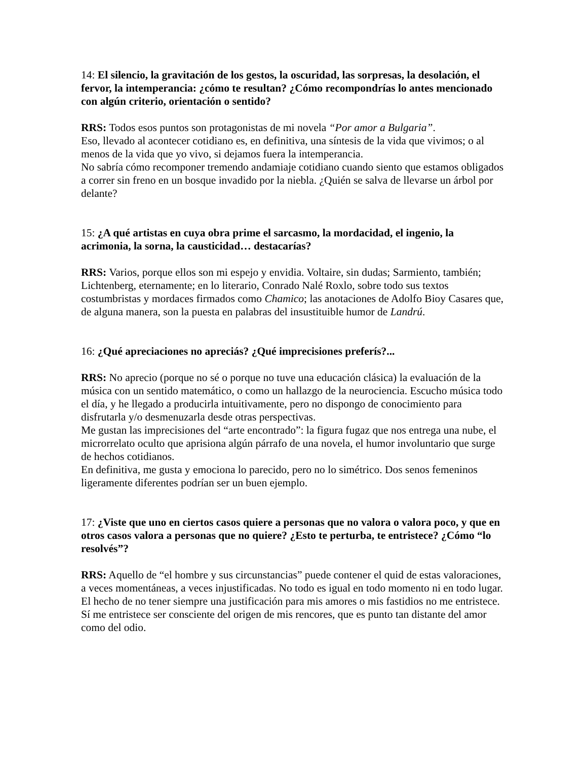14: El silencio, la gravitación de los gestos, la oscuridad, las sorpresas, la desolación, el fervor, la intemperancia: ¿cómo te resultan? ¿Cómo recompondrías lo antes mencionado con algún criterio, orientación o sentido?
RRS: Todos esos puntos son protagonistas de mi novela “Por amor a Bulgaria”.
Eso, llevado al acontecer cotidiano es, en definitiva, una síntesis de la vida que vivimos; o al menos de la vida que yo vivo, si dejamos fuera la intemperancia.
No sabría cómo recomponer tremendo andamiaje cotidiano cuando siento que estamos obligados a correr sin freno en un bosque invadido por la niebla. ¿Quién se salva de llevarse un árbol por delante?
15: ¿A qué artistas en cuya obra prime el sarcasmo, la mordacidad, el ingenio, la acrimonia, la sorna, la causticidad… destacarías?
RRS: Varios, porque ellos son mi espejo y envidia. Voltaire, sin dudas; Sarmiento, también; Lichtenberg, eternamente; en lo literario, Conrado Nalé Roxlo, sobre todo sus textos costumbristas y mordaces firmados como Chamico; las anotaciones de Adolfo Bioy Casares que, de alguna manera, son la puesta en palabras del insustituible humor de Landrú.
16: ¿Qué apreciaciones no apreciás? ¿Qué imprecisiones preferís?...
RRS: No aprecio (porque no sé o porque no tuve una educación clásica) la evaluación de la música con un sentido matemático, o como un hallazgo de la neurociencia. Escucho música todo el día, y he llegado a producirla intuitivamente, pero no dispongo de conocimiento para disfrutarla y/o desmenuzarla desde otras perspectivas.
Me gustan las imprecisiones del “arte encontrado”: la figura fugaz que nos entrega una nube, el microrrelato oculto que aprisiona algún párrafo de una novela, el humor involuntario que surge de hechos cotidianos.
En definitiva, me gusta y emociona lo parecido, pero no lo simétrico. Dos senos femeninos ligeramente diferentes podrían ser un buen ejemplo.
17: ¿Viste que uno en ciertos casos quiere a personas que no valora o valora poco, y que en otros casos valora a personas que no quiere? ¿Esto te perturba, te entristece? ¿Cómo “lo resolvés”?
RRS: Aquello de “el hombre y sus circunstancias” puede contener el quid de estas valoraciones, a veces momentáneas, a veces injustificadas. No todo es igual en todo momento ni en todo lugar.
El hecho de no tener siempre una justificación para mis amores o mis fastidios no me entristece. Sí me entristece ser consciente del origen de mis rencores, que es punto tan distante del amor como del odio.